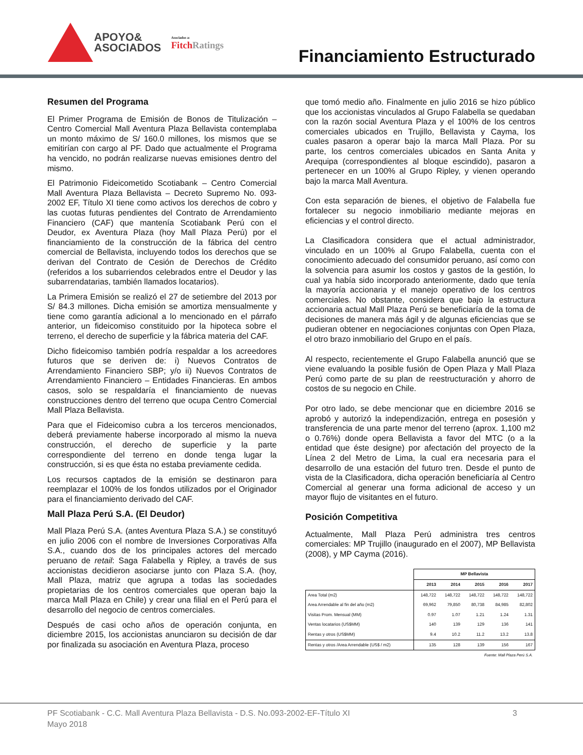APOYO&
ASOCIADOS
Asociados a:
Fitch Ratings
Financiamiento Estructurado
Resumen del Programa
El Primer Programa de Emisión de Bonos de Titulización – Centro Comercial Mall Aventura Plaza Bellavista contemplaba un monto máximo de S/ 160.0 millones, los mismos que se emitirían con cargo al PF. Dado que actualmente el Programa ha vencido, no podrán realizarse nuevas emisiones dentro del mismo.
El Patrimonio Fideicometido Scotiabank – Centro Comercial Mall Aventura Plaza Bellavista – Decreto Supremo No. 093-2002 EF, Título XI tiene como activos los derechos de cobro y las cuotas futuras pendientes del Contrato de Arrendamiento Financiero (CAF) que mantenía Scotiabank Perú con el Deudor, ex Aventura Plaza (hoy Mall Plaza Perú) por el financiamiento de la construcción de la fábrica del centro comercial de Bellavista, incluyendo todos los derechos que se derivan del Contrato de Cesión de Derechos de Crédito (referidos a los subarriendos celebrados entre el Deudor y las subarrendatarias, también llamados locatarios).
La Primera Emisión se realizó el 27 de setiembre del 2013 por S/ 84.3 millones. Dicha emisión se amortiza mensualmente y tiene como garantía adicional a lo mencionado en el párrafo anterior, un fideicomiso constituido por la hipoteca sobre el terreno, el derecho de superficie y la fábrica materia del CAF.
Dicho fideicomiso también podría respaldar a los acreedores futuros que se deriven de: i) Nuevos Contratos de Arrendamiento Financiero SBP; y/o ii) Nuevos Contratos de Arrendamiento Financiero – Entidades Financieras. En ambos casos, solo se respaldaría el financiamiento de nuevas construcciones dentro del terreno que ocupa Centro Comercial Mall Plaza Bellavista.
Para que el Fideicomiso cubra a los terceros mencionados, deberá previamente haberse incorporado al mismo la nueva construcción, el derecho de superficie y la parte correspondiente del terreno en donde tenga lugar la construcción, si es que ésta no estaba previamente cedida.
Los recursos captados de la emisión se destinaron para reemplazar el 100% de los fondos utilizados por el Originador para el financiamiento derivado del CAF.
Mall Plaza Perú S.A. (El Deudor)
Mall Plaza Perú S.A. (antes Aventura Plaza S.A.) se constituyó en julio 2006 con el nombre de Inversiones Corporativas Alfa S.A., cuando dos de los principales actores del mercado peruano de retail: Saga Falabella y Ripley, a través de sus accionistas decidieron asociarse junto con Plaza S.A. (hoy, Mall Plaza, matriz que agrupa a todas las sociedades propietarias de los centros comerciales que operan bajo la marca Mall Plaza en Chile) y crear una filial en el Perú para el desarrollo del negocio de centros comerciales.
Después de casi ocho años de operación conjunta, en diciembre 2015, los accionistas anunciaron su decisión de dar por finalizada su asociación en Aventura Plaza, proceso
que tomó medio año. Finalmente en julio 2016 se hizo público que los accionistas vinculados al Grupo Falabella se quedaban con la razón social Aventura Plaza y el 100% de los centros comerciales ubicados en Trujillo, Bellavista y Cayma, los cuales pasaron a operar bajo la marca Mall Plaza. Por su parte, los centros comerciales ubicados en Santa Anita y Arequipa (correspondientes al bloque escindido), pasaron a pertenecer en un 100% al Grupo Ripley, y vienen operando bajo la marca Mall Aventura.
Con esta separación de bienes, el objetivo de Falabella fue fortalecer su negocio inmobiliario mediante mejoras en eficiencias y el control directo.
La Clasificadora considera que el actual administrador, vinculado en un 100% al Grupo Falabella, cuenta con el conocimiento adecuado del consumidor peruano, así como con la solvencia para asumir los costos y gastos de la gestión, lo cual ya había sido incorporado anteriormente, dado que tenía la mayoría accionaria y el manejo operativo de los centros comerciales. No obstante, considera que bajo la estructura accionaria actual Mall Plaza Perú se beneficiaría de la toma de decisiones de manera más ágil y de algunas eficiencias que se pudieran obtener en negociaciones conjuntas con Open Plaza, el otro brazo inmobiliario del Grupo en el país.
Al respecto, recientemente el Grupo Falabella anunció que se viene evaluando la posible fusión de Open Plaza y Mall Plaza Perú como parte de su plan de reestructuración y ahorro de costos de su negocio en Chile.
Por otro lado, se debe mencionar que en diciembre 2016 se aprobó y autorizó la independización, entrega en posesión y transferencia de una parte menor del terreno (aprox. 1,100 m2 o 0.76%) donde opera Bellavista a favor del MTC (o a la entidad que éste designe) por afectación del proyecto de la Línea 2 del Metro de Lima, la cual era necesaria para el desarrollo de una estación del futuro tren. Desde el punto de vista de la Clasificadora, dicha operación beneficiaría al Centro Comercial al generar una forma adicional de acceso y un mayor flujo de visitantes en el futuro.
Posición Competitiva
Actualmente, Mall Plaza Perú administra tres centros comerciales: MP Trujillo (inaugurado en el 2007), MP Bellavista (2008), y MP Cayma (2016).
| | MP Bellavista | | | | |
| | 2013 | 2014 | 2015 | 2016 | 2017 |
| Area Total (m2) | 148,722 | 148,722 | 148,722 | 148,722 | 148,722 |
| Area Arrendable al fin del año (m2) | 69,962 | 79,850 | 80,738 | 84,985 | 82,802 |
| Visitas Prom. Mensual (MM) | 0.97 | 1.07 | 1.21 | 1.24 | 1.31 |
| Ventas locatarios (US$MM) | 140 | 139 | 129 | 136 | 141 |
| Rentas y otros (US$MM) | 9.4 | 10.2 | 11.2 | 13.2 | 13.8 |
| Rentas y otros /Area Arrendable (US$ / m2) | 135 | 128 | 139 | 156 | 167 |
Fuente: Mall Plaza Perú S.A.
PF Scotiabank - C.C. Mall Aventura Plaza Bellavista - D.S. No.093-2002-EF-Título XI
Mayo 2018
3